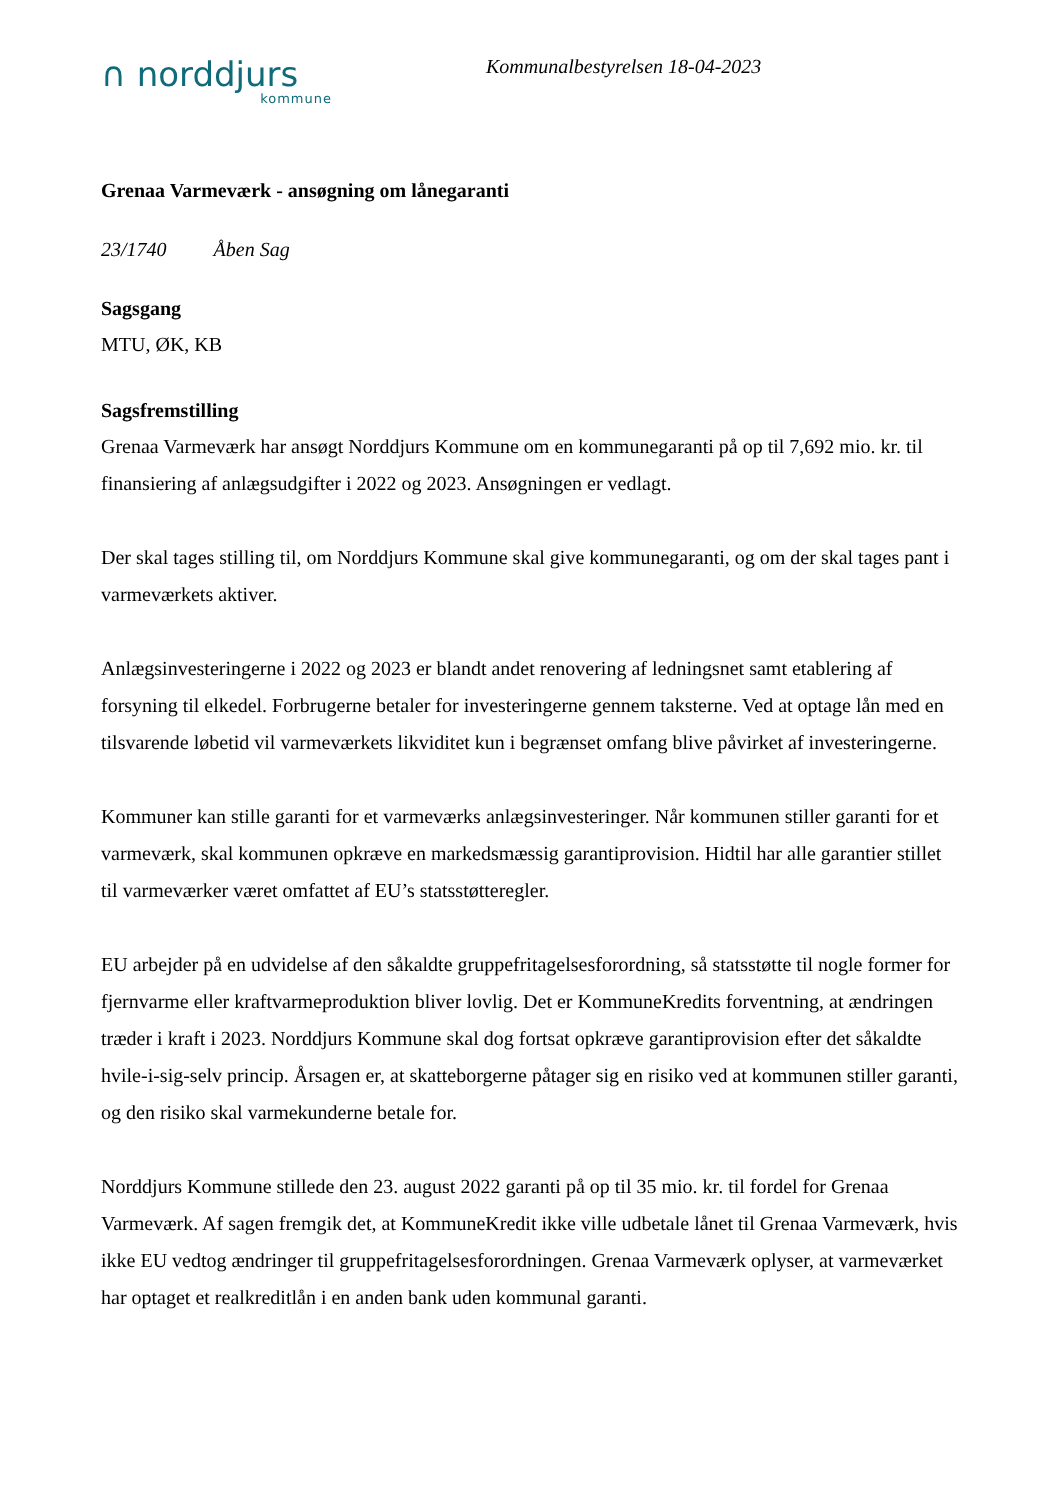∩ norddjurs
kommune
Kommunalbestyrelsen 18-04-2023
Grenaa Varmeværk - ansøgning om lånegaranti
23/1740 Åben Sag
Sagsgang
MTU, ØK, KB
Sagsfremstilling
Grenaa Varmeværk har ansøgt Norddjurs Kommune om en kommunegaranti på op til 7,692 mio. kr. til finansiering af anlægsudgifter i 2022 og 2023. Ansøgningen er vedlagt.
Der skal tages stilling til, om Norddjurs Kommune skal give kommunegaranti, og om der skal tages pant i varmeværkets aktiver.
Anlægsinvesteringerne i 2022 og 2023 er blandt andet renovering af ledningsnet samt etablering af forsyning til elkedel. Forbrugerne betaler for investeringerne gennem taksterne. Ved at optage lån med en tilsvarende løbetid vil varmeværkets likviditet kun i begrænset omfang blive påvirket af investeringerne.
Kommuner kan stille garanti for et varmeværks anlægsinvesteringer. Når kommunen stiller garanti for et varmeværk, skal kommunen opkræve en markedsmæssig garantiprovision. Hidtil har alle garantier stillet til varmeværker været omfattet af EU’s statsstøtteregler.
EU arbejder på en udvidelse af den såkaldte gruppefritagelsesforordning, så statsstøtte til nogle former for fjernvarme eller kraftvarmeproduktion bliver lovlig. Det er KommuneKredits forventning, at ændringen træder i kraft i 2023. Norddjurs Kommune skal dog fortsat opkræve garantiprovision efter det såkaldte hvile-i-sig-selv princip. Årsagen er, at skatteborgerne påtager sig en risiko ved at kommunen stiller garanti, og den risiko skal varmekunderne betale for.
Norddjurs Kommune stillede den 23. august 2022 garanti på op til 35 mio. kr. til fordel for Grenaa Varmeværk. Af sagen fremgik det, at KommuneKredit ikke ville udbetale lånet til Grenaa Varmeværk, hvis ikke EU vedtog ændringer til gruppefritagelsesforordningen. Grenaa Varmeværk oplyser, at varmeværket har optaget et realkreditlån i en anden bank uden kommunal garanti.